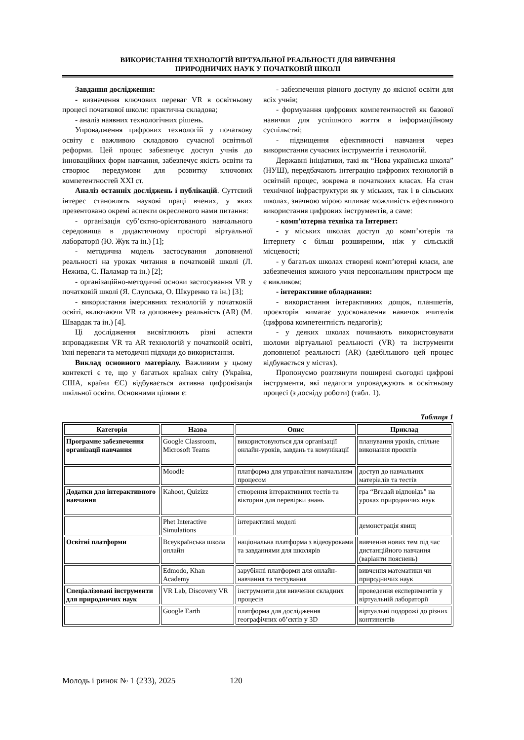ВИКОРИСТАННЯ ТЕХНОЛОГІЙ ВІРТУАЛЬНОЇ РЕАЛЬНОСТІ ДЛЯ ВИВЧЕННЯ
ПРИРОДНИЧИХ НАУК У ПОЧАТКОВІЙ ШКОЛІ
Завдання дослідження:
- визначення ключових переваг VR в освітньому процесі початкової школи: практична складова;
- аналіз наявних технологічних рішень.
Упровадження цифрових технологій у початкову освіту є важливою складовою сучасної освітньої реформи. Цей процес забезпечує доступ учнів до інноваційних форм навчання, забезпечує якість освіти та створює передумови для розвитку ключових компетентностей XXI ст.
Аналіз останніх досліджень і публікацій. Суттєвий інтерес становлять наукові праці вчених, у яких презентовано окремі аспекти окресленого нами питання:
- організація суб’єктно-орієнтованого навчального середовища в дидактичному просторі віртуальної лабораторії (Ю. Жук та ін.) [1];
- методична модель застосування доповненої реальності на уроках читання в початковій школі (Л. Нежива, С. Паламар та ін.) [2];
- організаційно-методичні основи застосування VR у початковій школі (Я. Слупська, О. Шкуренко та ін.) [3];
- використання імерсивних технологій у початковій освіті, включаючи VR та доповнену реальність (AR) (М. Швардак та ін.) [4].
Ці дослідження висвітлюють різні аспекти впровадження VR та AR технологій у початковій освіті, їхні переваги та методичні підходи до використання.
Виклад основного матеріалу. Важливим у цьому контексті є те, що у багатьох країнах світу (Україна, США, країни ЄС) відбувається активна цифровізація шкільної освіти. Основними цілями є:
- забезпечення рівного доступу до якісної освіти для всіх учнів;
- формування цифрових компетентностей як базової навички для успішного життя в інформаційному суспільстві;
- підвищення ефективності навчання через використання сучасних інструментів і технологій.
Державні ініціативи, такі як “Нова українська школа” (НУШ), передбачають інтеграцію цифрових технологій в освітній процес, зокрема в початкових класах. На стан технічної інфраструктури як у міських, так і в сільських школах, значною мірою впливає можливість ефективного використання цифрових інструментів, а саме:
- комп’ютерна техніка та Інтернет:
- у міських школах доступ до комп’ютерів та Інтернету є більш розширеним, ніж у сільській місцевості;
- у багатьох школах створені комп’ютерні класи, але забезпечення кожного учня персональним пристроєм ще є викликом;
- інтерактивне обладнання:
- використання інтерактивних дощок, планшетів, проєкторів вимагає удосконалення навичок вчителів (цифрова компетентність педагогів);
- у деяких школах починають використовувати шоломи віртуальної реальності (VR) та інструменти доповненої реальності (AR) (здебільшого цей процес відбувається у містах).
Пропонуємо розглянути поширені сьогодні цифрові інструменти, які педагоги упроваджують в освітньому процесі (з досвіду роботи) (табл. 1).
Таблиця 1
| Категорія | Назва | Опис | Приклад |
| --- | --- | --- | --- |
| Програмне забезпечення організації навчання | Google Classroom, Microsoft Teams | використовуються для організації онлайн-уроків, завдань та комунікації | планування уроків, спільне виконання проєктів |
| | Moodle | платформа для управління навчальним процесом | доступ до навчальних матеріалів та тестів |
| Додатки для інтерактивного навчання | Kahoot, Quizizz | створення інтерактивних тестів та вікторин для перевірки знань | гра “Вгадай відповідь” на уроках природничих наук |
| | Phet Interactive Simulations | інтерактивні моделі | демонстрація явищ |
| Освітні платформи | Всеукраїнська школа онлайн | національна платформа з відеоуроками та завданнями для школярів | вивчення нових тем під час дистанційного навчання (варіанти пояснень) |
| | Edmodo, Khan Academy | зарубіжні платформи для онлайн-навчання та тестування | вивчення математики чи природничих наук |
| Спеціалізовані інструменти для природничих наук | VR Lab, Discovery VR | інструменти для вивчення складних процесів | проведення експериментів у віртуальній лабораторії |
| | Google Earth | платформа для дослідження географічних об’єктів у 3D | віртуальні подорожі до різних континентів |
Молодь і ринок № 1 (233), 2025 120